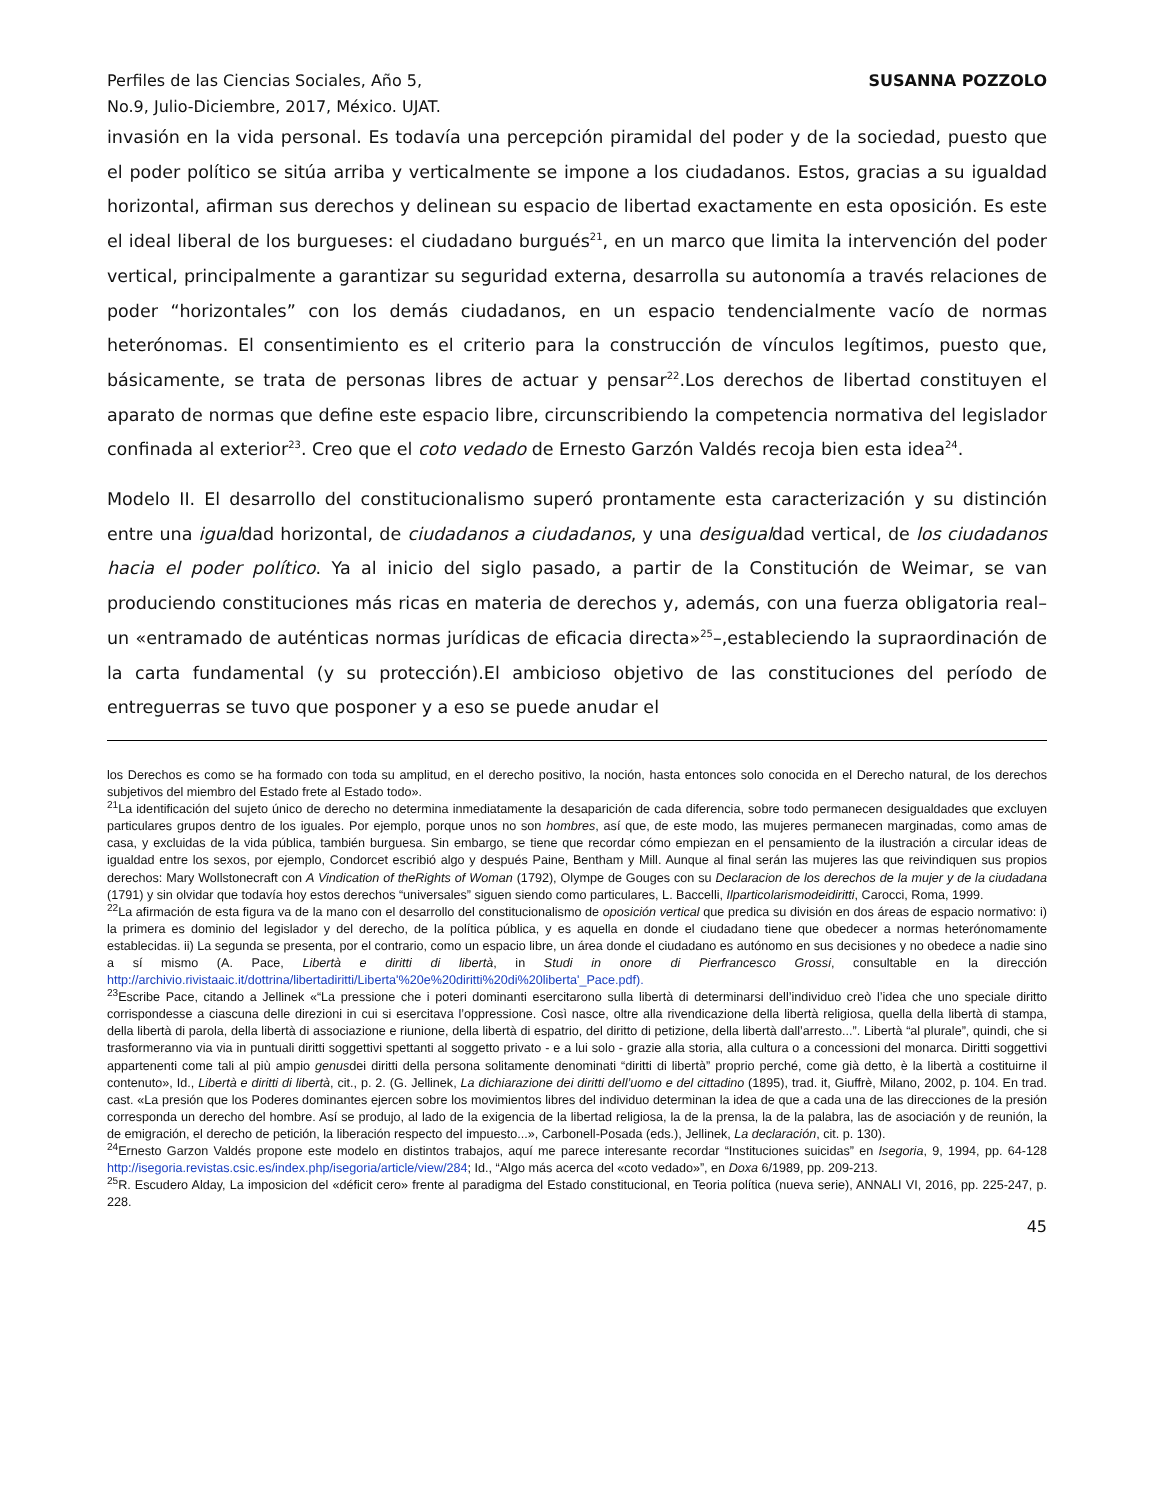Perfiles de las Ciencias Sociales, Año 5,
No.9, Julio-Diciembre, 2017, México. UJAT.
SUSANNA POZZOLO
invasión en la vida personal. Es todavía una percepción piramidal del poder y de la sociedad, puesto que el poder político se sitúa arriba y verticalmente se impone a los ciudadanos. Estos, gracias a su igualdad horizontal, afirman sus derechos y delinean su espacio de libertad exactamente en esta oposición. Es este el ideal liberal de los burgueses: el ciudadano burgués<sup>21</sup>, en un marco que limita la intervención del poder vertical, principalmente a garantizar su seguridad externa, desarrolla su autonomía a través relaciones de poder “horizontales” con los demás ciudadanos, en un espacio tendencialmente vacío de normas heterónomas. El consentimiento es el criterio para la construcción de vínculos legítimos, puesto que, básicamente, se trata de personas libres de actuar y pensar<sup>22</sup>.Los derechos de libertad constituyen el aparato de normas que define este espacio libre, circunscribiendo la competencia normativa del legislador confinada al exterior<sup>23</sup>. Creo que el coto vedado de Ernesto Garzón Valdés recoja bien esta idea<sup>24</sup>.
Modelo II. El desarrollo del constitucionalismo superó prontamente esta caracterización y su distinción entre una igualdad horizontal, de ciudadanos a ciudadanos, y una desigualdad vertical, de los ciudadanos hacia el poder político. Ya al inicio del siglo pasado, a partir de la Constitución de Weimar, se van produciendo constituciones más ricas en materia de derechos y, además, con una fuerza obligatoria real–un «entramado de auténticas normas jurídicas de eficacia directa»<sup>25</sup>–,estableciendo la supraordinación de la carta fundamental (y su protección).El ambicioso objetivo de las constituciones del período de entreguerras se tuvo que posponer y a eso se puede anudar el
los Derechos es como se ha formado con toda su amplitud, en el derecho positivo, la noción, hasta entonces solo conocida en el Derecho natural, de los derechos subjetivos del miembro del Estado frete al Estado todo».
<sup>21</sup> La identificación del sujeto único de derecho no determina inmediatamente la desaparición de cada diferencia, sobre todo permanecen desigualdades que excluyen particulares grupos dentro de los iguales. Por ejemplo, porque unos no son hombres, así que, de este modo, las mujeres permanecen marginadas, como amas de casa, y excluidas de la vida pública, también burguesa. Sin embargo, se tiene que recordar cómo empiezan en el pensamiento de la ilustración a circular ideas de igualdad entre los sexos, por ejemplo, Condorcet escribió algo y después Paine, Bentham y Mill. Aunque al final serán las mujeres las que reivindiquen sus propios derechos: Mary Wollstonecraft con A Vindication of theRights of Woman (1792), Olympe de Gouges con su Declaracion de los derechos de la mujer y de la ciudadana (1791) y sin olvidar que todavía hoy estos derechos “universales” siguen siendo como particulares, L. Baccelli, Ilparticolarismodeidiritti, Carocci, Roma, 1999.
<sup>22</sup> La afirmación de esta figura va de la mano con el desarrollo del constitucionalismo de oposición vertical que predica su división en dos áreas de espacio normativo: i) la primera es dominio del legislador y del derecho, de la política pública, y es aquella en donde el ciudadano tiene que obedecer a normas heterónomamente establecidas. ii) La segunda se presenta, por el contrario, como un espacio libre, un área donde el ciudadano es autónomo en sus decisiones y no obedece a nadie sino a sí mismo (A. Pace, Libertà e diritti di libertà, in Studi in onore di Pierfrancesco Grossi, consultable en la dirección http://archivio.rivistaaic.it/dottrina/libertadiritti/Liberta'%20e%20diritti%20di%20liberta'_Pace.pdf).
<sup>23</sup> Escribe Pace, citando a Jellinek «“La pressione che i poteri dominanti esercitarono sulla libertà di determinarsi dell’individuo creò l’idea che uno speciale diritto corrispondesse a ciascuna delle direzioni in cui si esercitava l’oppressione. Così nasce, oltre alla rivendicazione della libertà religiosa, quella della libertà di stampa, della libertà di parola, della libertà di associazione e riunione, della libertà di espatrio, del diritto di petizione, della libertà dall’arresto...”. Libertà “al plurale”, quindi, che si trasformeranno via via in puntuali diritti soggettivi spettanti al soggetto privato - e a lui solo - grazie alla storia, alla cultura o a concessioni del monarca. Diritti soggettivi appartenenti come tali al più ampio genusdei diritti della persona solitamente denominati “diritti di libertà” proprio perché, come già detto, è la libertà a costituirne il contenuto», Id., Libertà e diritti di libertà, cit., p. 2. (G. Jellinek, La dichiarazione dei diritti dell’uomo e del cittadino (1895), trad. it, Giuffrè, Milano, 2002, p. 104. En trad. cast. «La presión que los Poderes dominantes ejercen sobre los movimientos libres del individuo determinan la idea de que a cada una de las direcciones de la presión corresponda un derecho del hombre. Así se produjo, al lado de la exigencia de la libertad religiosa, la de la prensa, la de la palabra, las de asociación y de reunión, la de emigración, el derecho de petición, la liberación respecto del impuesto...», Carbonell-Posada (eds.), Jellinek, La declaración, cit. p. 130).
<sup>24</sup> Ernesto Garzon Valdés propone este modelo en distintos trabajos, aquí me parece interesante recordar “Instituciones suicidas” en Isegoria, 9, 1994, pp. 64-128 http://isegoria.revistas.csic.es/index.php/isegoria/article/view/284; Id., “Algo más acerca del «coto vedado»”, en Doxa 6/1989, pp. 209-213.
<sup>25</sup> R. Escudero Alday, La imposicion del «déficit cero» frente al paradigma del Estado constitucional, en Teoria política (nueva serie), ANNALI VI, 2016, pp. 225-247, p. 228.
45